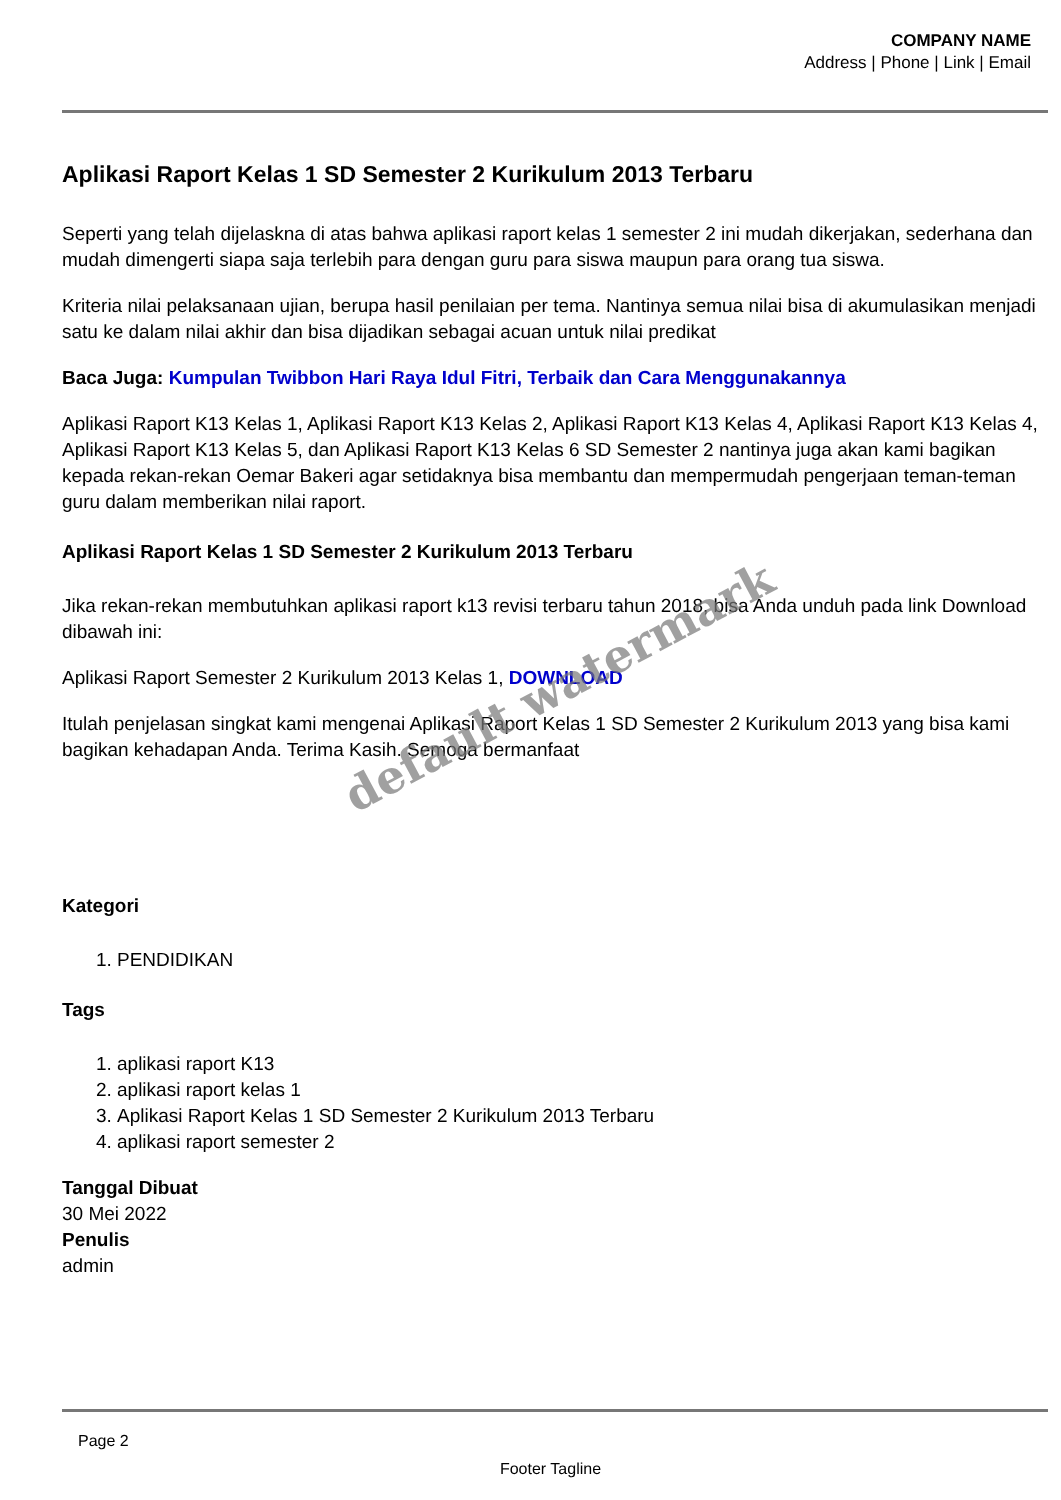COMPANY NAME
Address | Phone | Link | Email
Aplikasi Raport Kelas 1 SD Semester 2 Kurikulum 2013 Terbaru
Seperti yang telah dijelaskna di atas bahwa aplikasi raport kelas 1 semester 2 ini mudah dikerjakan, sederhana dan mudah dimengerti siapa saja terlebih para dengan guru para siswa maupun para orang tua siswa.
Kriteria nilai pelaksanaan ujian, berupa hasil penilaian per tema. Nantinya semua nilai bisa di akumulasikan menjadi satu ke dalam nilai akhir dan bisa dijadikan sebagai acuan untuk nilai predikat
Baca Juga: Kumpulan Twibbon Hari Raya Idul Fitri, Terbaik dan Cara Menggunakannya
Aplikasi Raport K13 Kelas 1, Aplikasi Raport K13 Kelas 2, Aplikasi Raport K13 Kelas 4, Aplikasi Raport K13 Kelas 4, Aplikasi Raport K13 Kelas 5, dan Aplikasi Raport K13 Kelas 6 SD Semester 2 nantinya juga akan kami bagikan kepada rekan-rekan Oemar Bakeri agar setidaknya bisa membantu dan mempermudah pengerjaan teman-teman guru dalam memberikan nilai raport.
Aplikasi Raport Kelas 1 SD Semester 2 Kurikulum 2013 Terbaru
Jika rekan-rekan membutuhkan aplikasi raport k13 revisi terbaru tahun 2018, bisa Anda unduh pada link Download dibawah ini:
Aplikasi Raport Semester 2 Kurikulum 2013 Kelas 1, DOWNLOAD
Itulah penjelasan singkat kami mengenai Aplikasi Raport Kelas 1 SD Semester 2 Kurikulum 2013 yang bisa kami bagikan kehadapan Anda. Terima Kasih. Semoga bermanfaat
Kategori
1. PENDIDIKAN
Tags
1. aplikasi raport K13
2. aplikasi raport kelas 1
3. Aplikasi Raport Kelas 1 SD Semester 2 Kurikulum 2013 Terbaru
4. aplikasi raport semester 2
Tanggal Dibuat
30 Mei 2022
Penulis
admin
Page 2
Footer Tagline
default watermark